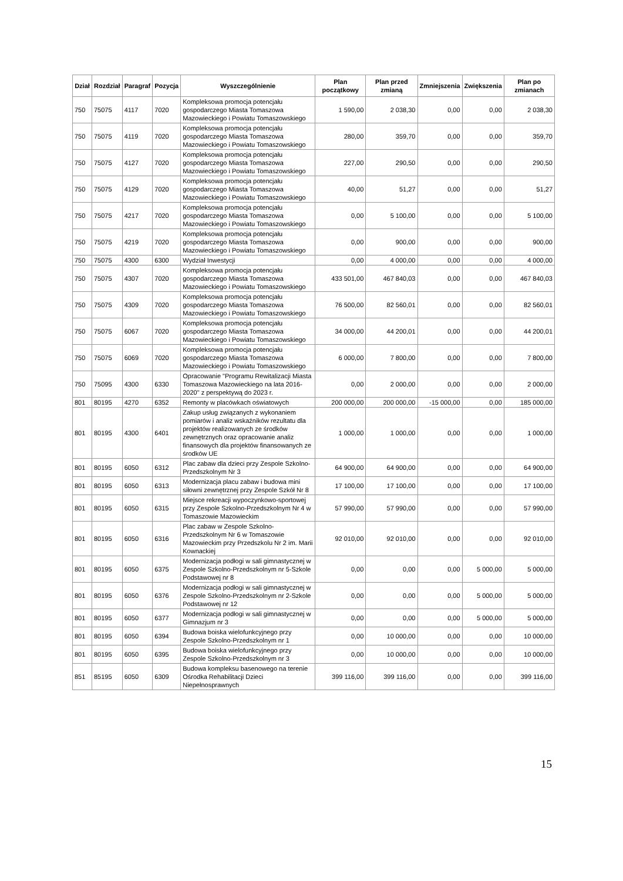| Dział | Rozdział | Paragraf | Pozycja | Wyszczególnienie | Plan początkowy | Plan przed zmianą | Zmniejszenia | Zwiększenia | Plan po zmianach |
| --- | --- | --- | --- | --- | --- | --- | --- | --- | --- |
| 750 | 75075 | 4117 | 7020 | Kompleksowa promocja potencjału gospodarczego Miasta Tomaszowa Mazowieckiego i Powiatu Tomaszowskiego | 1 590,00 | 2 038,30 | 0,00 | 0,00 | 2 038,30 |
| 750 | 75075 | 4119 | 7020 | Kompleksowa promocja potencjału gospodarczego Miasta Tomaszowa Mazowieckiego i Powiatu Tomaszowskiego | 280,00 | 359,70 | 0,00 | 0,00 | 359,70 |
| 750 | 75075 | 4127 | 7020 | Kompleksowa promocja potencjału gospodarczego Miasta Tomaszowa Mazowieckiego i Powiatu Tomaszowskiego | 227,00 | 290,50 | 0,00 | 0,00 | 290,50 |
| 750 | 75075 | 4129 | 7020 | Kompleksowa promocja potencjału gospodarczego Miasta Tomaszowa Mazowieckiego i Powiatu Tomaszowskiego | 40,00 | 51,27 | 0,00 | 0,00 | 51,27 |
| 750 | 75075 | 4217 | 7020 | Kompleksowa promocja potencjału gospodarczego Miasta Tomaszowa Mazowieckiego i Powiatu Tomaszowskiego | 0,00 | 5 100,00 | 0,00 | 0,00 | 5 100,00 |
| 750 | 75075 | 4219 | 7020 | Kompleksowa promocja potencjału gospodarczego Miasta Tomaszowa Mazowieckiego i Powiatu Tomaszowskiego | 0,00 | 900,00 | 0,00 | 0,00 | 900,00 |
| 750 | 75075 | 4300 | 6300 | Wydział Inwestycji | 0,00 | 4 000,00 | 0,00 | 0,00 | 4 000,00 |
| 750 | 75075 | 4307 | 7020 | Kompleksowa promocja potencjału gospodarczego Miasta Tomaszowa Mazowieckiego i Powiatu Tomaszowskiego | 433 501,00 | 467 840,03 | 0,00 | 0,00 | 467 840,03 |
| 750 | 75075 | 4309 | 7020 | Kompleksowa promocja potencjału gospodarczego Miasta Tomaszowa Mazowieckiego i Powiatu Tomaszowskiego | 76 500,00 | 82 560,01 | 0,00 | 0,00 | 82 560,01 |
| 750 | 75075 | 6067 | 7020 | Kompleksowa promocja potencjału gospodarczego Miasta Tomaszowa Mazowieckiego i Powiatu Tomaszowskiego | 34 000,00 | 44 200,01 | 0,00 | 0,00 | 44 200,01 |
| 750 | 75075 | 6069 | 7020 | Kompleksowa promocja potencjału gospodarczego Miasta Tomaszowa Mazowieckiego i Powiatu Tomaszowskiego | 6 000,00 | 7 800,00 | 0,00 | 0,00 | 7 800,00 |
| 750 | 75095 | 4300 | 6330 | Opracowanie "Programu Rewitalizacji Miasta Tomaszowa Mazowieckiego na lata 2016-2020" z perspektywą do 2023 r. | 0,00 | 2 000,00 | 0,00 | 0,00 | 2 000,00 |
| 801 | 80195 | 4270 | 6352 | Remonty w placówkach oświatowych | 200 000,00 | 200 000,00 | -15 000,00 | 0,00 | 185 000,00 |
| 801 | 80195 | 4300 | 6401 | Zakup usług związanych z wykonaniem pomiarów i analiz wskaźników rezultatu dla projektów realizowanych ze środków zewnętrznych oraz opracowanie analiz finansowych dla projektów finansowanych ze środków UE | 1 000,00 | 1 000,00 | 0,00 | 0,00 | 1 000,00 |
| 801 | 80195 | 6050 | 6312 | Plac zabaw dla dzieci przy Zespole Szkolno-Przedszkolnym Nr 3 | 64 900,00 | 64 900,00 | 0,00 | 0,00 | 64 900,00 |
| 801 | 80195 | 6050 | 6313 | Modernizacja placu zabaw i budowa mini siłowni zewnętrznej przy Zespole Szkół Nr 8 | 17 100,00 | 17 100,00 | 0,00 | 0,00 | 17 100,00 |
| 801 | 80195 | 6050 | 6315 | Miejsce rekreacji wypoczynkowo-sportowej przy Zespole Szkolno-Przedszkolnym Nr 4 w Tomaszowie Mazowieckim | 57 990,00 | 57 990,00 | 0,00 | 0,00 | 57 990,00 |
| 801 | 80195 | 6050 | 6316 | Plac zabaw w Zespole Szkolno-Przedszkolnym Nr 6 w Tomaszowie Mazowieckim przy Przedszkolu Nr 2 im. Marii Kownackiej | 92 010,00 | 92 010,00 | 0,00 | 0,00 | 92 010,00 |
| 801 | 80195 | 6050 | 6375 | Modernizacja podłogi w sali gimnastycznej w Zespole Szkolno-Przedszkolnym nr 5-Szkole Podstawowej nr 8 | 0,00 | 0,00 | 0,00 | 5 000,00 | 5 000,00 |
| 801 | 80195 | 6050 | 6376 | Modernizacja podłogi w sali gimnastycznej w Zespole Szkolno-Przedszkolnym nr 2-Szkole Podstawowej nr 12 | 0,00 | 0,00 | 0,00 | 5 000,00 | 5 000,00 |
| 801 | 80195 | 6050 | 6377 | Modernizacja podłogi w sali gimnastycznej w Gimnazjum nr 3 | 0,00 | 0,00 | 0,00 | 5 000,00 | 5 000,00 |
| 801 | 80195 | 6050 | 6394 | Budowa boiska wielofunkcyjnego przy Zespole Szkolno-Przedszkolnym nr 1 | 0,00 | 10 000,00 | 0,00 | 0,00 | 10 000,00 |
| 801 | 80195 | 6050 | 6395 | Budowa boiska wielofunkcyjnego przy Zespole Szkolno-Przedszkolnym nr 3 | 0,00 | 10 000,00 | 0,00 | 0,00 | 10 000,00 |
| 851 | 85195 | 6050 | 6309 | Budowa kompleksu basenowego na terenie Ośrodka Rehabilitacji Dzieci Niepełnosprawnych | 399 116,00 | 399 116,00 | 0,00 | 0,00 | 399 116,00 |
15